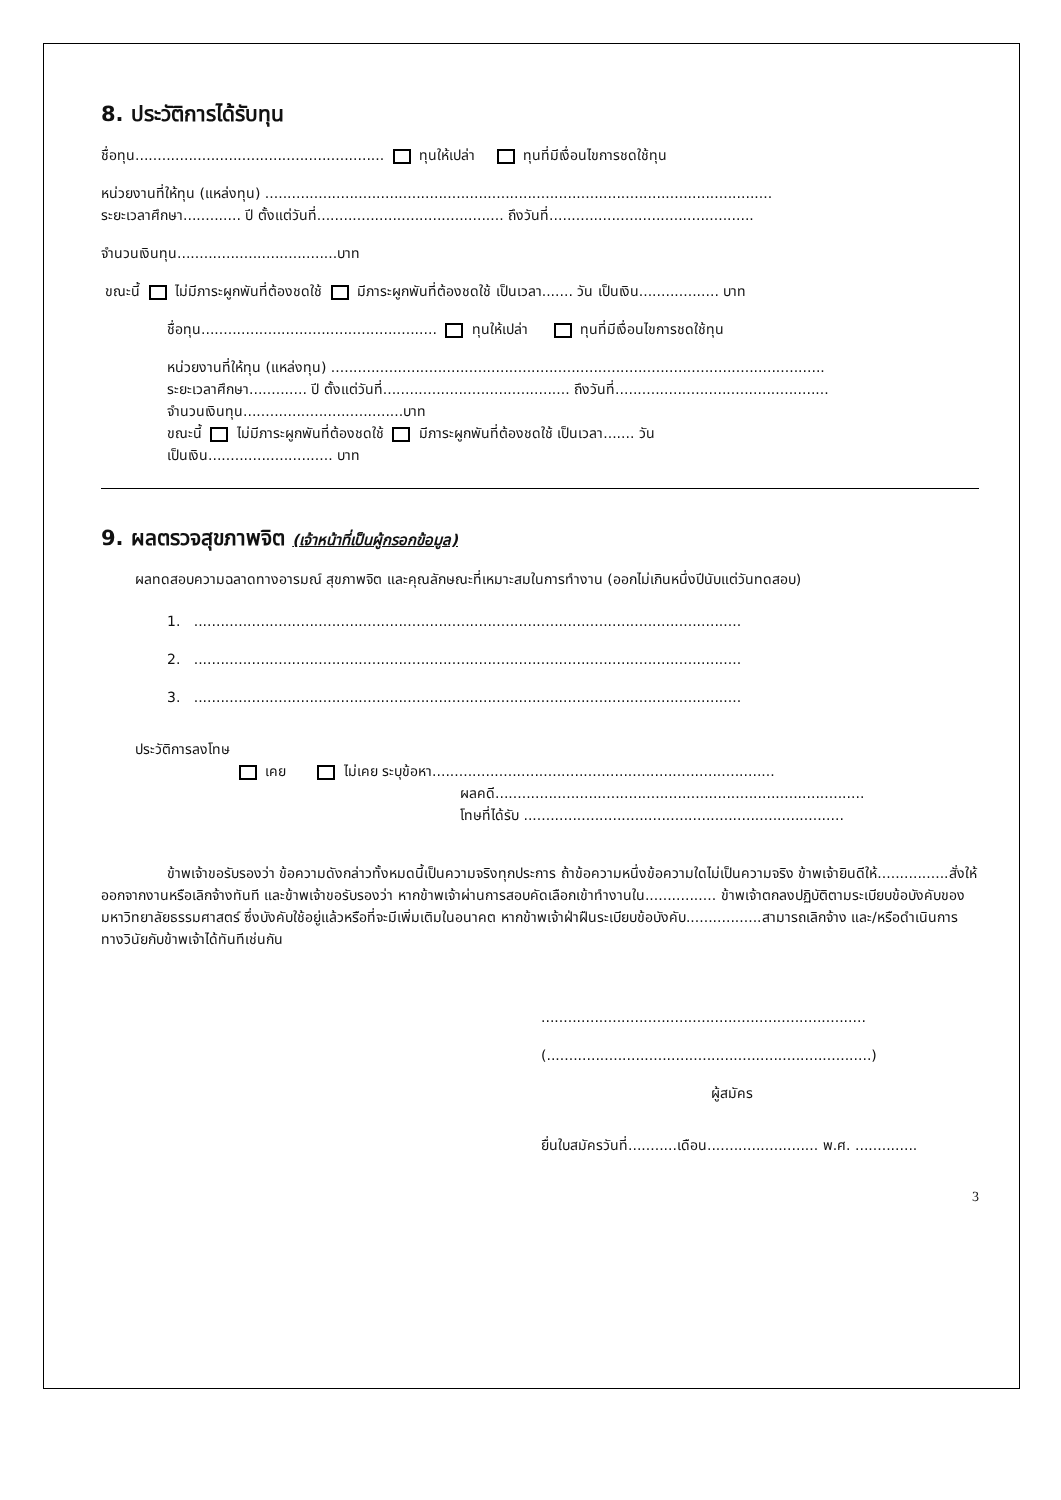8. ประวัติการได้รับทุน
ชื่อทุน........................................................ ทุนให้เปล่า ทุนที่มีเงื่อนไขการชดใช้ทุน
หน่วยงานที่ให้ทุน (แหล่งทุน) ..................................................................................................................
ระยะเวลาศึกษา............. ปี ตั้งแต่วันที่.......................................... ถึงวันที่..............................................
จำนวนเงินทุน....................................บาท
ขณะนี้ ไม่มีภาระผูกพันที่ต้องชดใช้ มีภาระผูกพันที่ต้องชดใช้ เป็นเวลา....... วัน เป็นเงิน.................. บาท
ชื่อทุน..................................................... ทุนให้เปล่า ทุนที่มีเงื่อนไขการชดใช้ทุน
หน่วยงานที่ให้ทุน (แหล่งทุน) ...............................................................................................................
ระยะเวลาศึกษา............. ปี ตั้งแต่วันที่.......................................... ถึงวันที่................................................
จำนวนเงินทุน....................................บาท
ขณะนี้ ไม่มีภาระผูกพันที่ต้องชดใช้ มีภาระผูกพันที่ต้องชดใช้ เป็นเวลา....... วัน
เป็นเงิน............................ บาท
9. ผลตรวจสุขภาพจิต (เจ้าหน้าที่เป็นผู้กรอกข้อมูล)
ผลทดสอบความฉลาดทางอารมณ์ สุขภาพจิต และคุณลักษณะที่เหมาะสมในการทำงาน (ออกไม่เกินหนึ่งปีนับแต่วันทดสอบ)
1. ...........................................................................................................................
2. ...........................................................................................................................
3. ...........................................................................................................................
ประวัติการลงโทษ
เคย ไม่เคย ระบุข้อหา.............................................................................
ผลคดี...................................................................................
โทษที่ได้รับ ........................................................................
ข้าพเจ้าขอรับรองว่า ข้อความดังกล่าวทั้งหมดนี้เป็นความจริงทุกประการ ถ้าข้อความหนึ่งข้อความใดไม่เป็นความจริง ข้าพเจ้ายินดีให้................สั่งให้ออกจากงานหรือเลิกจ้างทันที และข้าพเจ้าขอรับรองว่า หากข้าพเจ้าผ่านการสอบคัดเลือกเข้าทำงานใน................ ข้าพเจ้าตกลงปฏิบัติตามระเบียบข้อบังคับของมหาวิทยาลัยธรรมศาสตร์ ซึ่งบังคับใช้อยู่แล้วหรือที่จะมีเพิ่มเติมในอนาคต หากข้าพเจ้าฝ่าฝืนระเบียบข้อบังคับ.................สามารถเลิกจ้าง และ/หรือดำเนินการทางวินัยกับข้าพเจ้าได้ทันทีเช่นกัน
.........................................................................
(.........................................................................)
ผู้สมัคร
ยื่นใบสมัครวันที่...........เดือน......................... พ.ศ. ..............
3